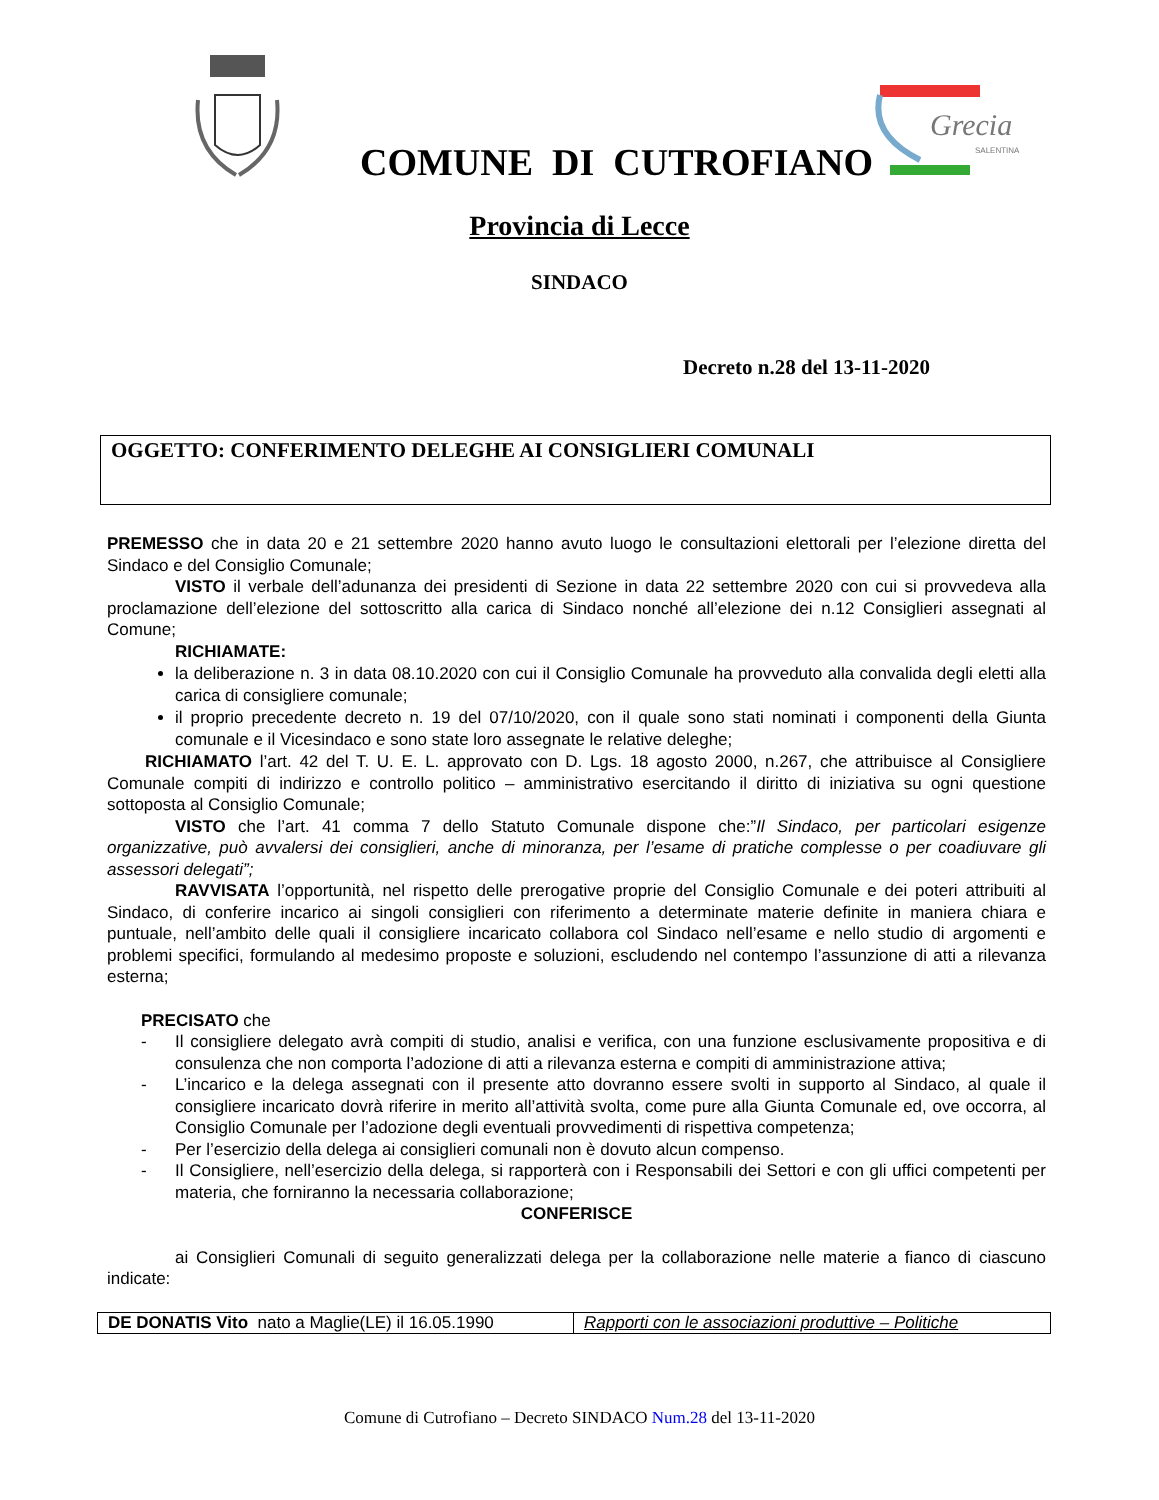Grecia
SALENTINA
COMUNE DI CUTROFIANO
Provincia di Lecce
SINDACO
Decreto n.28 del 13-11-2020
OGGETTO: CONFERIMENTO DELEGHE AI CONSIGLIERI COMUNALI
PREMESSO che in data 20 e 21 settembre 2020 hanno avuto luogo le consultazioni elettorali per l’elezione diretta del Sindaco e del Consiglio Comunale;
VISTO il verbale dell’adunanza dei presidenti di Sezione in data 22 settembre 2020 con cui si provvedeva alla proclamazione dell’elezione del sottoscritto alla carica di Sindaco nonché all’elezione dei n.12 Consiglieri assegnati al Comune;
RICHIAMATE:
la deliberazione n. 3 in data 08.10.2020 con cui il Consiglio Comunale ha provveduto alla convalida degli eletti alla carica di consigliere comunale;
il proprio precedente decreto n. 19 del 07/10/2020, con il quale sono stati nominati i componenti della Giunta comunale e il Vicesindaco e sono state loro assegnate le relative deleghe;
RICHIAMATO l’art. 42 del T. U. E. L. approvato con D. Lgs. 18 agosto 2000, n.267, che attribuisce al Consigliere Comunale compiti di indirizzo e controllo politico – amministrativo esercitando il diritto di iniziativa su ogni questione sottoposta al Consiglio Comunale;
VISTO che l’art. 41 comma 7 dello Statuto Comunale dispone che:”Il Sindaco, per particolari esigenze organizzative, può avvalersi dei consiglieri, anche di minoranza, per l’esame di pratiche complesse o per coadiuvare gli assessori delegati”;
RAVVISATA l’opportunità, nel rispetto delle prerogative proprie del Consiglio Comunale e dei poteri attribuiti al Sindaco, di conferire incarico ai singoli consiglieri con riferimento a determinate materie definite in maniera chiara e puntuale, nell’ambito delle quali il consigliere incaricato collabora col Sindaco nell’esame e nello studio di argomenti e problemi specifici, formulando al medesimo proposte e soluzioni, escludendo nel contempo l’assunzione di atti a rilevanza esterna;
PRECISATO che
- Il consigliere delegato avrà compiti di studio, analisi e verifica, con una funzione esclusivamente propositiva e di consulenza che non comporta l’adozione di atti a rilevanza esterna e compiti di amministrazione attiva;
- L’incarico e la delega assegnati con il presente atto dovranno essere svolti in supporto al Sindaco, al quale il consigliere incaricato dovrà riferire in merito all’attività svolta, come pure alla Giunta Comunale ed, ove occorra, al Consiglio Comunale per l’adozione degli eventuali provvedimenti di rispettiva competenza;
- Per l’esercizio della delega ai consiglieri comunali non è dovuto alcun compenso.
- Il Consigliere, nell’esercizio della delega, si rapporterà con i Responsabili dei Settori e con gli uffici competenti per materia, che forniranno la necessaria collaborazione;
CONFERISCE
ai Consiglieri Comunali di seguito generalizzati delega per la collaborazione nelle materie a fianco di ciascuno indicate:
| DE DONATIS Vito nato a Maglie(LE) il 16.05.1990 | Rapporti con le associazioni produttive – Politiche |
Comune di Cutrofiano – Decreto SINDACO Num.28 del 13-11-2020